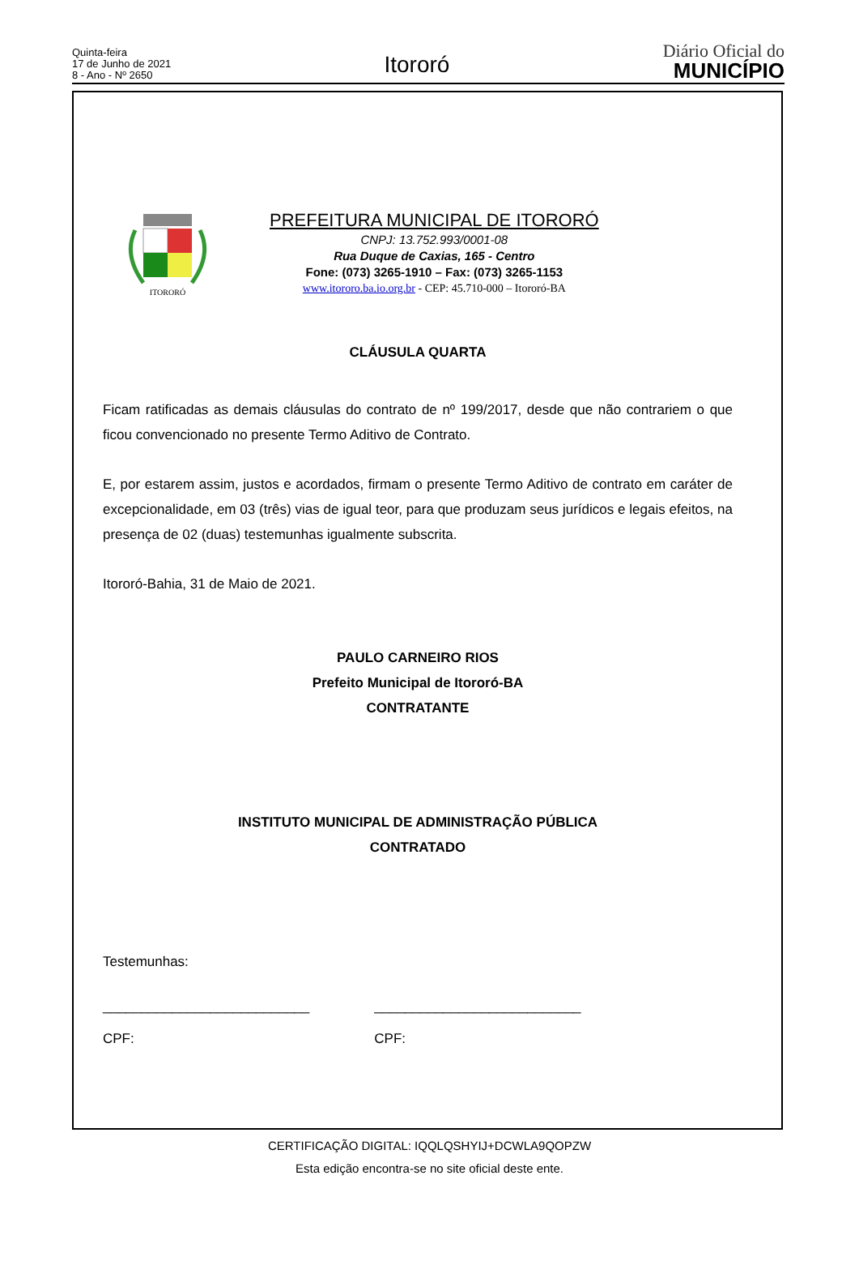Quinta-feira
17 de Junho de 2021
8 - Ano - Nº 2650
Itororó
Diário Oficial do
MUNICÍPIO
ITORORÓ
PREFEITURA MUNICIPAL DE ITORORÓ
CNPJ: 13.752.993/0001-08
Rua Duque de Caxias, 165 - Centro
Fone: (073) 3265-1910 – Fax: (073) 3265-1153
www.itororo.ba.io.org.br - CEP: 45.710-000 – Itororó-BA
CLÁUSULA QUARTA
Ficam ratificadas as demais cláusulas do contrato de nº 199/2017, desde que não contrariem o que ficou convencionado no presente Termo Aditivo de Contrato.
E, por estarem assim, justos e acordados, firmam o presente Termo Aditivo de contrato em caráter de excepcionalidade, em 03 (três) vias de igual teor, para que produzam seus jurídicos e legais efeitos, na presença de 02 (duas) testemunhas igualmente subscrita.
Itororó-Bahia, 31 de Maio de 2021.
PAULO CARNEIRO RIOS
Prefeito Municipal de Itororó-BA
CONTRATANTE
INSTITUTO MUNICIPAL DE ADMINISTRAÇÃO PÚBLICA
CONTRATADO
Testemunhas:
___________________________
CPF:
___________________________
CPF:
CERTIFICAÇÃO DIGITAL: IQQLQSHYIJ+DCWLA9QOPZW
Esta edição encontra-se no site oficial deste ente.